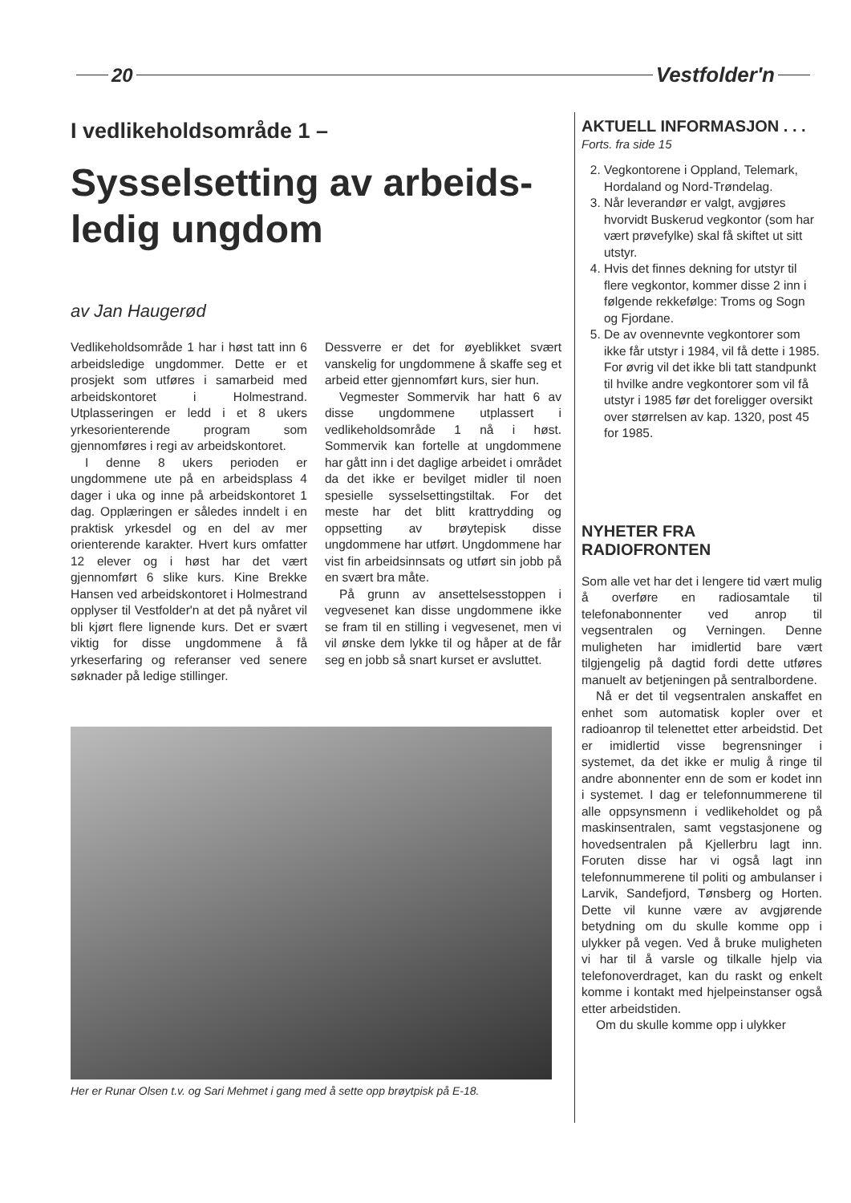20 Vestfolder'n
I vedlikeholdsområde 1 –
Sysselsetting av arbeids-
ledig ungdom
av Jan Haugerød
Vedlikeholdsområde 1 har i høst tatt inn 6 arbeidsledige ungdommer. Dette er et prosjekt som utføres i samarbeid med arbeidskontoret i Holmestrand. Utplasseringen er ledd i et 8 ukers yrkesorienterende program som gjennomføres i regi av arbeidskontoret.
I denne 8 ukers perioden er ungdommene ute på en arbeidsplass 4 dager i uka og inne på arbeidskontoret 1 dag. Opplæringen er således inndelt i en praktisk yrkesdel og en del av mer orienterende karakter. Hvert kurs omfatter 12 elever og i høst har det vært gjennomført 6 slike kurs. Kine Brekke Hansen ved arbeidskontoret i Holmestrand opplyser til Vestfolder'n at det på nyåret vil bli kjørt flere lignende kurs. Det er svært viktig for disse ungdommene å få yrkeserfaring og referanser ved senere søknader på ledige stillinger.
Dessverre er det for øyeblikket svært vanskelig for ungdommene å skaffe seg et arbeid etter gjennomført kurs, sier hun.
Vegmester Sommervik har hatt 6 av disse ungdommene utplassert i vedlikeholdsområde 1 nå i høst. Sommervik kan fortelle at ungdommene har gått inn i det daglige arbeidet i området da det ikke er bevilget midler til noen spesielle sysselsettingstiltak. For det meste har det blitt krattrydding og oppsetting av brøytepisk disse ungdommene har utført. Ungdommene har vist fin arbeidsinnsats og utført sin jobb på en svært bra måte.
På grunn av ansettelsesstoppen i vegvesenet kan disse ungdommene ikke se fram til en stilling i vegvesenet, men vi vil ønske dem lykke til og håper at de får seg en jobb så snart kurset er avsluttet.
Her er Runar Olsen t.v. og Sari Mehmet i gang med å sette opp brøytpisk på E-18.
AKTUELL INFORMASJON . . .
Forts. fra side 15
2. Vegkontorene i Oppland, Telemark, Hordaland og Nord-Trøndelag.
3. Når leverandør er valgt, avgjøres hvorvidt Buskerud vegkontor (som har vært prøvefylke) skal få skiftet ut sitt utstyr.
4. Hvis det finnes dekning for utstyr til flere vegkontor, kommer disse 2 inn i følgende rekkefølge: Troms og Sogn og Fjordane.
5. De av ovennevnte vegkontorer som ikke får utstyr i 1984, vil få dette i 1985. For øvrig vil det ikke bli tatt standpunkt til hvilke andre vegkontorer som vil få utstyr i 1985 før det foreligger oversikt over størrelsen av kap. 1320, post 45 for 1985.
NYHETER FRA
RADIOFRONTEN
Som alle vet har det i lengere tid vært mulig å overføre en radiosamtale til telefonabonnenter ved anrop til vegsentralen og Verningen. Denne muligheten har imidlertid bare vært tilgjengelig på dagtid fordi dette utføres manuelt av betjeningen på sentralbordene.
Nå er det til vegsentralen anskaffet en enhet som automatisk kopler over et radioanrop til telenettet etter arbeidstid. Det er imidlertid visse begrensninger i systemet, da det ikke er mulig å ringe til andre abonnenter enn de som er kodet inn i systemet. I dag er telefonnummerene til alle oppsynsmenn i vedlikeholdet og på maskinsentralen, samt vegstasjonene og hovedsentralen på Kjellerbru lagt inn. Foruten disse har vi også lagt inn telefonnummerene til politi og ambulanser i Larvik, Sandefjord, Tønsberg og Horten. Dette vil kunne være av avgjørende betydning om du skulle komme opp i ulykker på vegen. Ved å bruke muligheten vi har til å varsle og tilkalle hjelp via telefonoverdraget, kan du raskt og enkelt komme i kontakt med hjelpeinstanser også etter arbeidstiden.
Om du skulle komme opp i ulykker